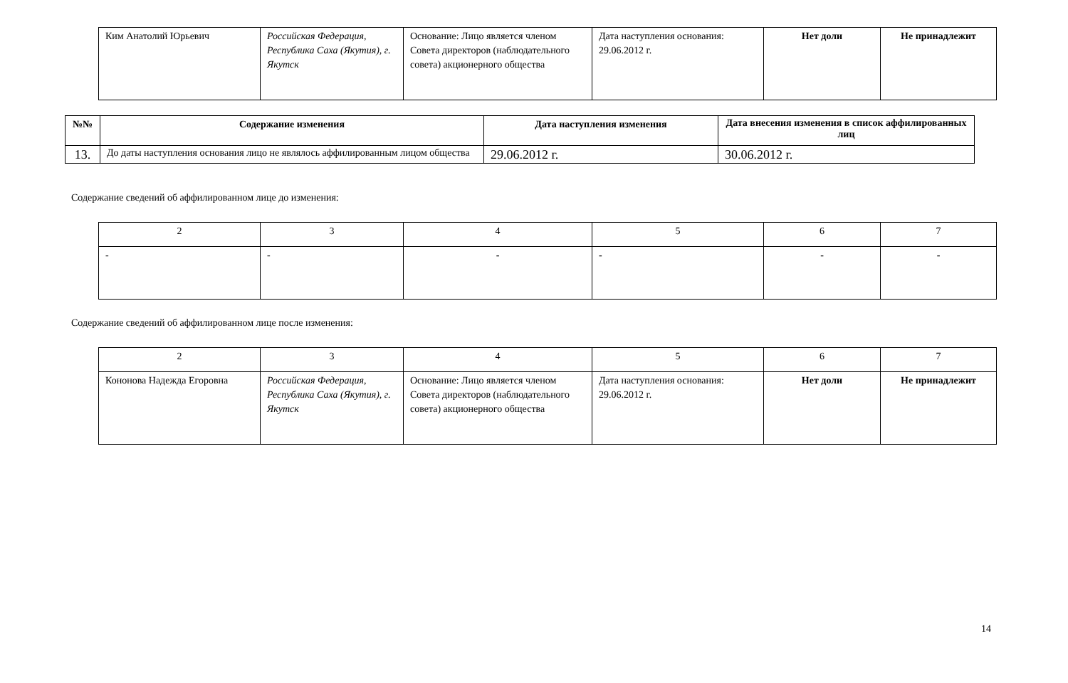| Ким Анатолий Юрьевич | Российская Федерация, Республика Саха (Якутия), г. Якутск | Основание: Лицо является членом Совета директоров (наблюдательного совета) акционерного общества | Дата наступления основания: 29.06.2012 г. | Нет доли | Не принадлежит |
| №№ | Содержание изменения | Дата наступления изменения | Дата внесения изменения в список аффилированных лиц |
| --- | --- | --- | --- |
| 13. | До даты наступления основания лицо не являлось аффилированным лицом общества | 29.06.2012 г. | 30.06.2012 г. |
Содержание сведений об аффилированном лице до изменения:
| 2 | 3 | 4 | 5 | 6 | 7 |
| - | - | - | - | - | - |
Содержание сведений об аффилированном лице после изменения:
| 2 | 3 | 4 | 5 | 6 | 7 |
| Кононова Надежда Егоровна | Российская Федерация, Республика Саха (Якутия), г. Якутск | Основание: Лицо является членом Совета директоров (наблюдательного совета) акционерного общества | Дата наступления основания: 29.06.2012 г. | Нет доли | Не принадлежит |
14